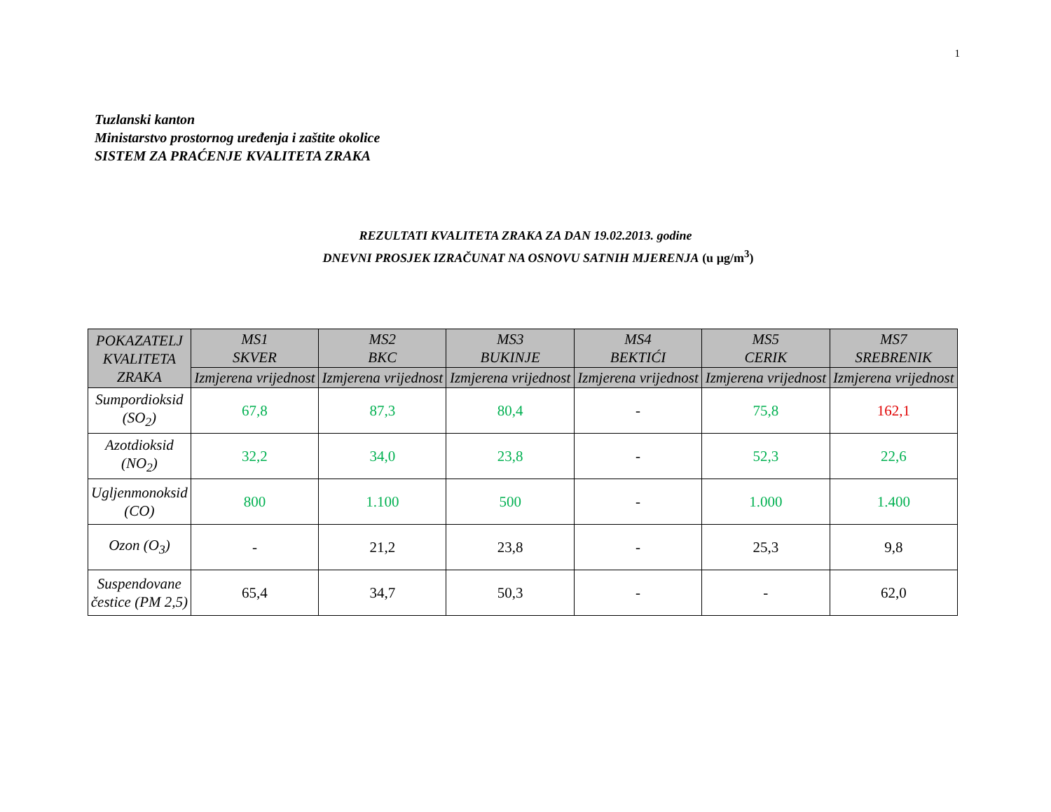1
Tuzlanski kanton
Ministarstvo prostornog uređenja i zaštite okolice
SISTEM ZA PRAĆENJE KVALITETA ZRAKA
REZULTATI KVALITETA ZRAKA ZA DAN 19.02.2013. godine
DNEVNI PROSJEK IZRAČUNAT NA OSNOVU SATNIH MJERENJA (u µg/m<sup>3</sup>)
| POKAZATELJ KVALITETA ZRAKA | MS1 SKVER | MS2 BKC | MS3 BUKINJE | MS4 BEKTIĆI | MS5 CERIK | MS7 SREBRENIK |
| --- | --- | --- | --- | --- | --- | --- |
| | Izmjerena vrijednost | Izmjerena vrijednost | Izmjerena vrijednost | Izmjerena vrijednost | Izmjerena vrijednost | Izmjerena vrijednost |
| Sumpordioksid (SO<sub>2</sub>) | 67,8 | 87,3 | 80,4 | - | 75,8 | 162,1 |
| Azotdioksid (NO<sub>2</sub>) | 32,2 | 34,0 | 23,8 | - | 52,3 | 22,6 |
| Ugljenmonoksid (CO) | 800 | 1.100 | 500 | - | 1.000 | 1.400 |
| Ozon (O<sub>3</sub>) | - | 21,2 | 23,8 | - | 25,3 | 9,8 |
| Suspendovane čestice (PM 2,5) | 65,4 | 34,7 | 50,3 | - | - | 62,0 |